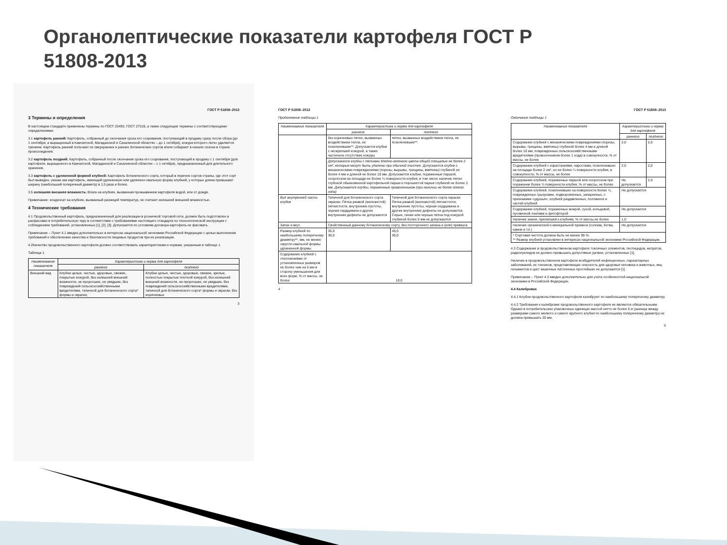Органолептические показатели картофеля ГОСТ Р 51808-2013
ГОСТ Р 51808–2013
3 Термины и определения
В настоящем стандарте применены термины по ГОСТ 23493, ГОСТ 27519, а также следующие термины с соответствующими определениями:
3.1 картофель ранний: Картофель, собранный до окончания срока его созревания, поступающий в продажу сразу после сбора (до 1 сентября, а выращенный в Камчатской, Магаданской и Сахалинской областях – до 1 октября), кожура которого легко удаляется трением. Картофель ранний получают из сверхранних и ранних ботанических сортов и/или собирают в начале сезона в стране происхождения.
3.2 картофель поздний: Картофель, собранный после окончания срока его созревания, поступающий в продажу с 1 сентября (для картофеля, выращенного в Камчатской, Магаданской и Сахалинской областях – с 1 октября), предназначенный для длительного хранения.
3.3 картофель с удлиненной формой клубней: Картофель ботанического сорта, который в перечне сортов страны, где этот сорт был выведен, указан как картофель, имеющий удлиненную или удлинено-овальную форму клубней, у которых длина превышает ширину (наибольший поперечный диаметр) в 1,5 раза и более.
3.5 излишняя внешняя влажность: Влага на клубнях, вызванная промыванием картофеля водой, или от дождя.
Примечание: конденсат на клубнях, вызванный разницей температур, не считают излишней внешней влажностью.
4 Технические требования
4.1 Продовольственный картофель, предназначенный для реализации в розничной торговой сети, должен быть подготовлен и расфасован в потребительскую тару в соответствии с требованиями настоящего стандарта по технологической инструкции с соблюдением требований, установленных [1], [2], [3]. Допускается по условиям договора картофель не фасовать.
Примечание – Пункт 4.1 введен дополнительно в интересах национальной экономики Российской Федерации с целью выполнения требований к обеспечению качества и безопасности пищевых продуктов при их реализации.
4.2Качество продовольственного картофеля должно соответствовать характеристикам и нормам, указанным в таблице 1.
Таблица 1
| Наименование показателя | Характеристика и норма для картофеля | |
| --- | --- | --- |
| | раннего | позднего |
| Внешний вид | Клубни целые, чистые, здоровые, свежие, покрытые кожурой, без излишней внешней влажности, не проросшие, не увядшие, без повреждений сельскохозяйственными вредителями, типичной для ботанического сорта* формы и окраски, | Клубни целые, чистые, здоровые, свежие, зрелые, полностью покрытые плотной кожурой, без излишней внешней влажности, не проросшие, не увядшие, без повреждений сельскохозяйственными вредителями, типичной для ботанического сорта* формы и окраски, без коричневых |
3
ГОСТ Р 51808–2013
Продолжение таблицы 1
| Наименование показателя | Характеристика и норма для картофеля | |
| --- | --- | --- |
| | раннего | позднего |
| | без коричневых пятен, вызванных воздействием тепла, не позеленевшие**. Допускается клубни с неокрепшей кожурой, а также частичное отсутствие кожуры | пятен, вызванных воздействием тепла, не позеленевшие**. |
| | Допускаются клубни с пятнами бледно-зеленого цвета общей площадью не более 2 см², которые могут быть удалены при обычной очистке. Допускаются клубни с механическими повреждениями (порезы, вырывы, трещины, вмятины) глубиной не более 4 мм и длиной не более 10 мм. Допускаются клубни, пораженные паршой, оосporозом на площади не более ¼ поверхности клубня, в том числе наличие пятен глубокой обыкновенной картофельной парши и порошистой парши глубиной не более 2 мм. Допускаются клубни, пораженные проволочником (при наличии не более одного хода) | |
| Вид внутренней части клубня | Типичной для ботанического сорта окраски. Пятна ржавой (железистой) пятнистости, внутренние пустоты, черная сердцевина и другие внутренние дефекты не допускаются | Типичной для ботанического сорта окраски. Пятна ржавой (железистой) пятнистости, внутренние пустоты, черная сердцевина и другие внутренние дефекты не допускаются. Серые, синие или черные пятна под кожурой глубиной более 5 мм не допускаются |
| Запах и вкус | Свойственный данному ботаническому сорту, без постороннего запаха и (или) привкуса | |
| Размер клубней по наибольшему поперечному диаметру**, мм, не менее: округло-овальной формы удлиненной формы | 35,0 30,0 | 45,0 30,0 |
| Содержание клубней с отклонениями от установленных размеров не более чем на 5 мм в сторону уменьшения для всех форм, % от массы, не более | 10,0 | |
4
ГОСТ Р 51808–2013
Окончание таблицы 1
| Наименование показателя | Характеристика и норма для картофеля | |
| --- | --- | --- |
| | раннего | позднего |
| Содержание клубней с механическими повреждениями (порезы, вырывы, трещины, вмятины) глубиной более 4 мм и длиной более 10 мм; поврежденных сельскохозяйственными вредителями (проволочником более 1 хода) в совокупности, % от массы, не более | 2,0 | 2,0 |
| Содержание клубней с израстаниями, наростами, позеленевших на площади более 2 см², но не более ¼ поверхности клубня, в совокупности, % от массы, не более | 2,0 | 2,0 |
| Содержание клубней, пораженных паршой или оосporозом при поражении более ¼ поверхности клубня, % от массы, не более | Не допускается | 2,0 |
| Содержание клубней, позеленевших на поверхности более ¼, поврежденных грызунами, подмороженных, запаренных, с признаками «удушья», клубней раздавленных, половинок и частей клубней | Не допускается | |
| Содержание клубней, пораженных мокрой, сухой, кольцевой, пуговичной гнилями и фитофторой | Не допускается | |
| Наличие земли, прилипшей к клубням, % от массы,не более | 1,0 | |
| Наличие органической и минеральной примеси (солома, ботва, камни и т.п.) | Не допускается | |
| * Сортовая чистота должна быть не менее 90 %. ** Размер клубней установлен в интересах национальной экономики Российской Федерации. | | |
4.3 Содержание в продовольственном картофеле токсичных элементов, пестицидов, нитратов, радионуклидов не должно превышать допустимые уровни, установленные [1].
Наличие в продовольственном картофеле возбудителей инфекционных, паразитарных заболеваний, их токсинов, представляющих опасность для здоровья человека и животных, яиц гельминтов и цист кишечных патогенных простейших не допускается [1].
Примечание – Пункт 4.3 введен дополнительно для учета особенностей национальной экономики в Российской Федерации.
4.4 Калибровка
4.4.1 Клубни продовольственного картофеля калибруют по наибольшему поперечному диаметру.
4.4.2 Требования к калибровке продовольственного картофеля не являются обязательными. Однако в потребительских упаковочных единицах массой нетто не более 5 кг разница между размерами самого мелкого и самого крупного клубня по наибольшему поперечному диаметру не должна превышать 30 мм.
5